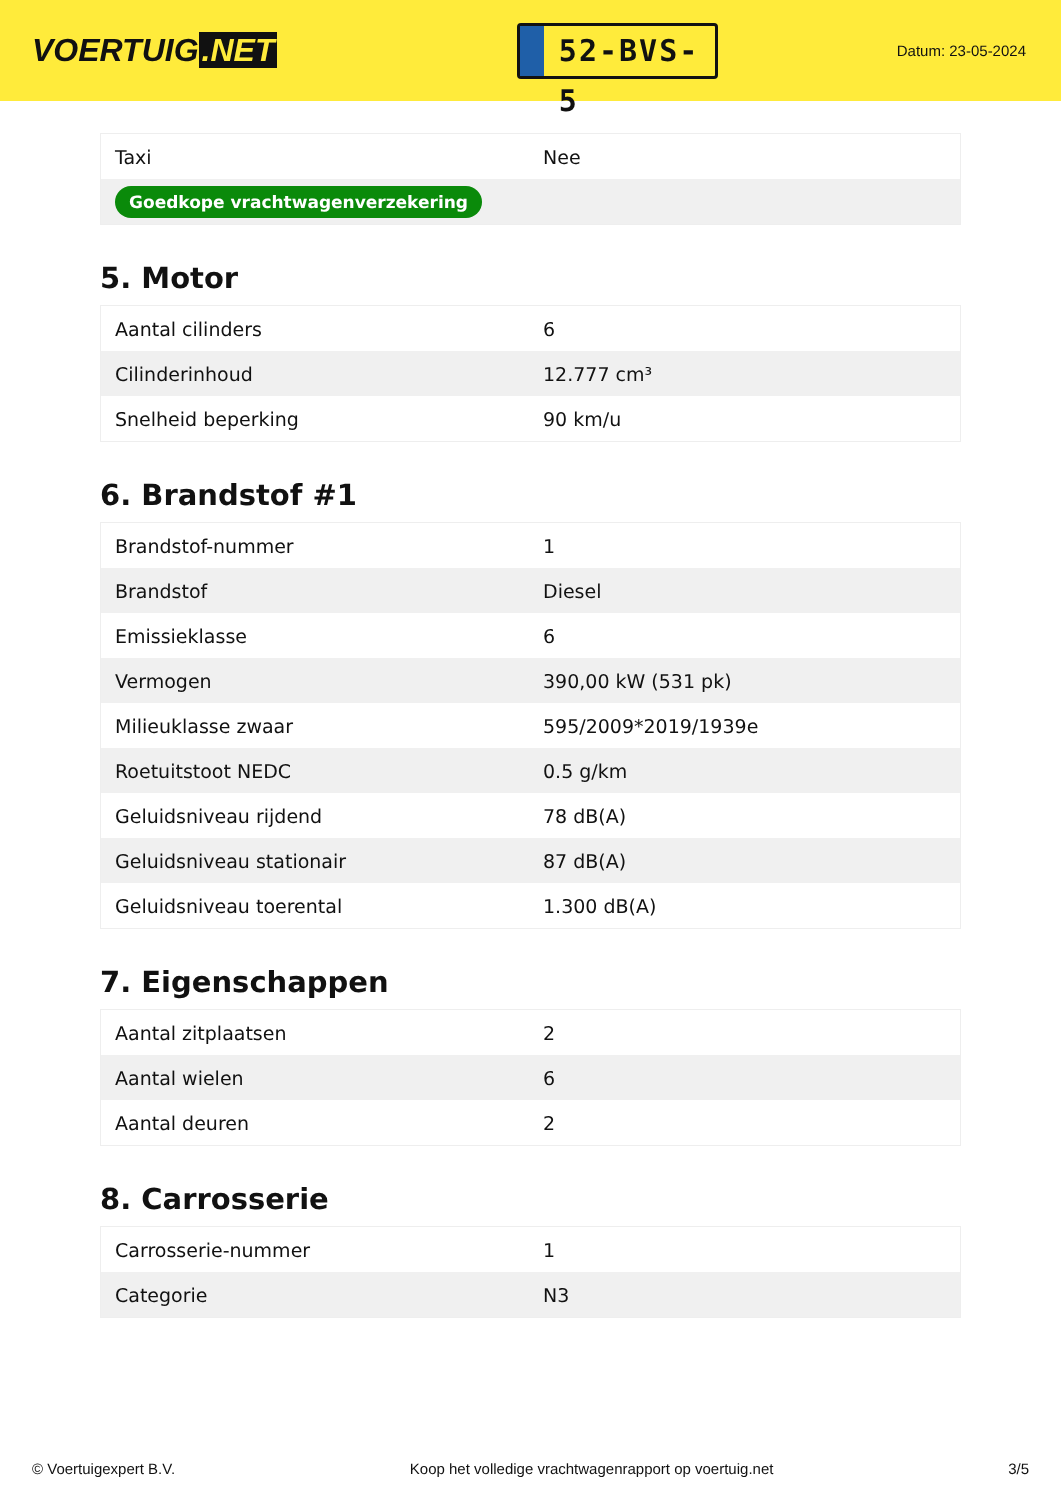VOERTUIG.NET
52-BVS-5
Datum: 23-05-2024
| Taxi | Nee |
| Goedkope vrachtwagenverzekering | |
5. Motor
| Aantal cilinders | 6 |
| Cilinderinhoud | 12.777 cm³ |
| Snelheid beperking | 90 km/u |
6. Brandstof #1
| Brandstof-nummer | 1 |
| Brandstof | Diesel |
| Emissieklasse | 6 |
| Vermogen | 390,00 kW (531 pk) |
| Milieuklasse zwaar | 595/2009*2019/1939e |
| Roetuitstoot NEDC | 0.5 g/km |
| Geluidsniveau rijdend | 78 dB(A) |
| Geluidsniveau stationair | 87 dB(A) |
| Geluidsniveau toerental | 1.300 dB(A) |
7. Eigenschappen
| Aantal zitplaatsen | 2 |
| Aantal wielen | 6 |
| Aantal deuren | 2 |
8. Carrosserie
| Carrosserie-nummer | 1 |
| Categorie | N3 |
© Voertuigexpert B.V. Koop het volledige vrachtwagenrapport op voertuig.net 3/5